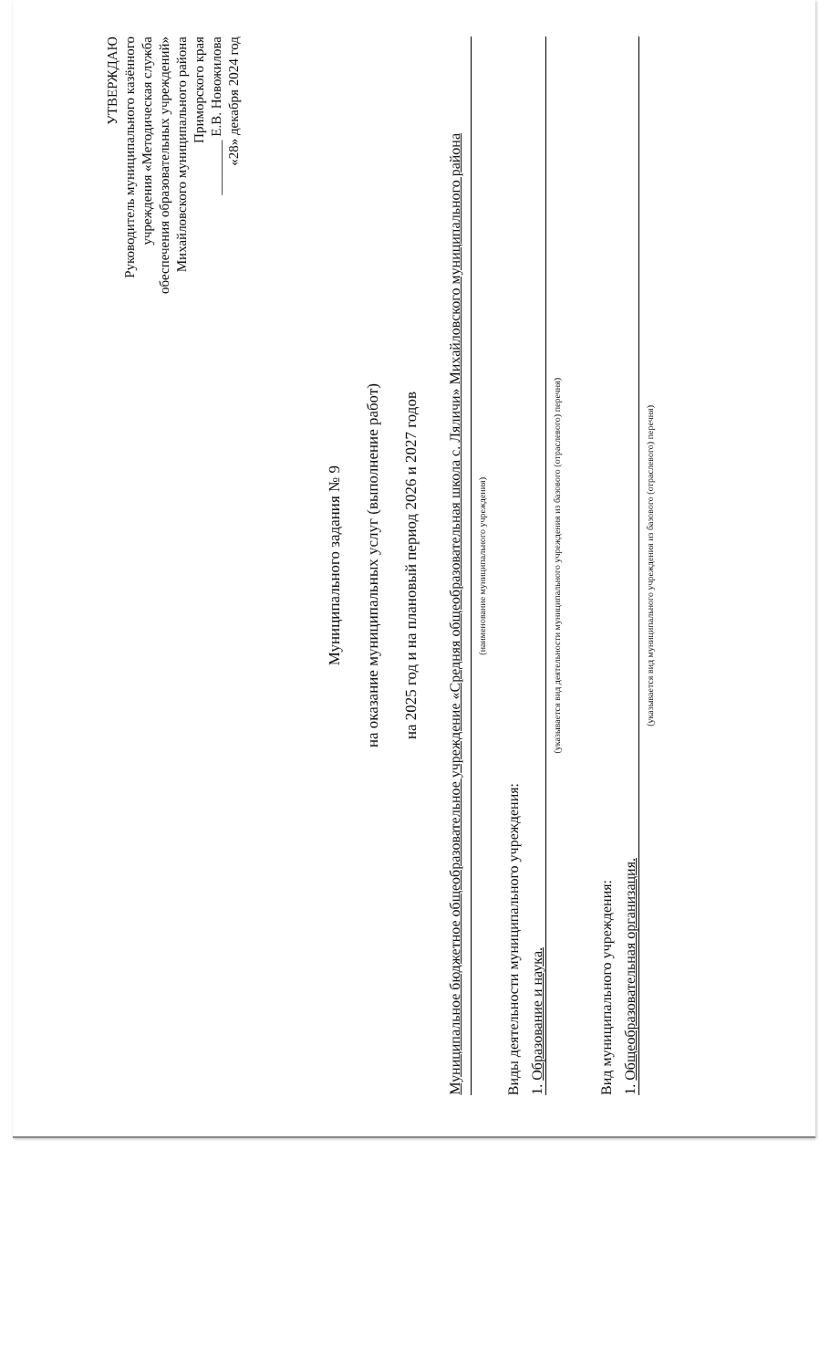УТВЕРЖДАЮ
Руководитель муниципального казённого
учреждения «Методическая служба
обеспечения образовательных учреждений»
Михайловского муниципального района
Приморского края
________ Е.В. Новожилова
«28» декабря 2024 год
Муниципального задания № 9
на оказание муниципальных услуг (выполнение работ)
на 2025 год и на плановый период 2026 и 2027 годов
Муниципальное бюджетное общеобразовательное учреждение «Средняя общеобразовательная школа с. Ляличи» Михайловского муниципального района
(наименование муниципального учреждения)
Виды деятельности муниципального учреждения:
1. Образование и наука.
(указывается вид деятельности муниципального учреждения из базового (отраслевого) перечня)
Вид муниципального учреждения:
1. Общеобразовательная организация.
(указывается вид муниципального учреждения из базового (отраслевого) перечня)